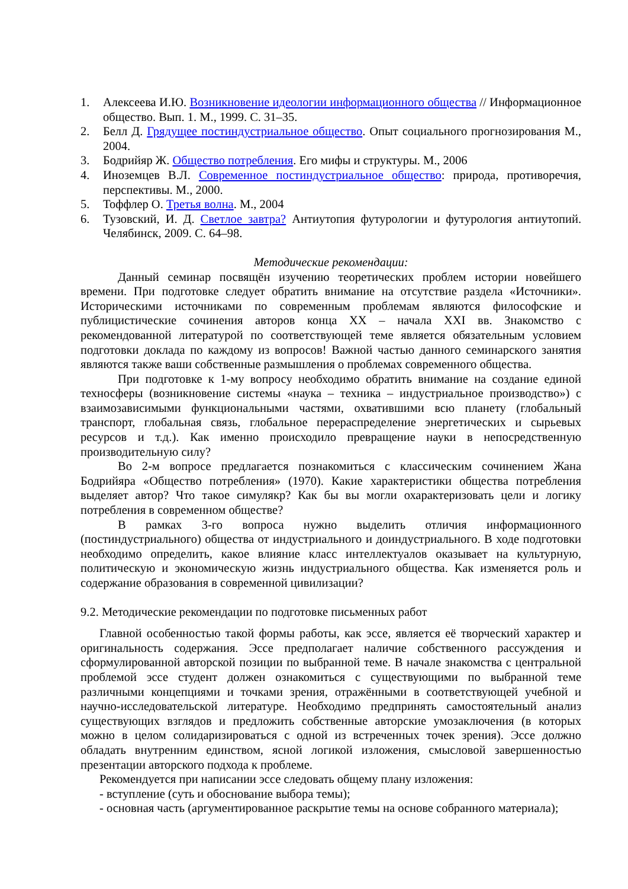1. Алексеева И.Ю. Возникновение идеологии информационного общества // Информационное общество. Вып. 1. М., 1999. С. 31–35.
2. Белл Д. Грядущее постиндустриальное общество. Опыт социального прогнозирования М., 2004.
3. Бодрийяр Ж. Общество потребления. Его мифы и структуры. М., 2006
4. Иноземцев В.Л. Современное постиндустриальное общество: природа, противоречия, перспективы. М., 2000.
5. Тоффлер О. Третья волна. М., 2004
6. Тузовский, И. Д. Светлое завтра? Антиутопия футурологии и футурология антиутопий. Челябинск, 2009. С. 64–98.
Методические рекомендации:
Данный семинар посвящён изучению теоретических проблем истории новейшего времени. При подготовке следует обратить внимание на отсутствие раздела «Источники». Историческими источниками по современным проблемам являются философские и публицистические сочинения авторов конца XX – начала XXI вв. Знакомство с рекомендованной литературой по соответствующей теме является обязательным условием подготовки доклада по каждому из вопросов! Важной частью данного семинарского занятия являются также ваши собственные размышления о проблемах современного общества.
При подготовке к 1-му вопросу необходимо обратить внимание на создание единой техносферы (возникновение системы «наука – техника – индустриальное производство») с взаимозависимыми функциональными частями, охватившими всю планету (глобальный транспорт, глобальная связь, глобальное перераспределение энергетических и сырьевых ресурсов и т.д.). Как именно происходило превращение науки в непосредственную производительную силу?
Во 2-м вопросе предлагается познакомиться с классическим сочинением Жана Бодрийяра «Общество потребления» (1970). Какие характеристики общества потребления выделяет автор? Что такое симулякр? Как бы вы могли охарактеризовать цели и логику потребления в современном обществе?
В рамках 3-го вопроса нужно выделить отличия информационного (постиндустриального) общества от индустриального и доиндустриального. В ходе подготовки необходимо определить, какое влияние класс интеллектуалов оказывает на культурную, политическую и экономическую жизнь индустриального общества. Как изменяется роль и содержание образования в современной цивилизации?
9.2. Методические рекомендации по подготовке письменных работ
Главной особенностью такой формы работы, как эссе, является её творческий характер и оригинальность содержания. Эссе предполагает наличие собственного рассуждения и сформулированной авторской позиции по выбранной теме. В начале знакомства с центральной проблемой эссе студент должен ознакомиться с существующими по выбранной теме различными концепциями и точками зрения, отражёнными в соответствующей учебной и научно-исследовательской литературе. Необходимо предпринять самостоятельный анализ существующих взглядов и предложить собственные авторские умозаключения (в которых можно в целом солидаризироваться с одной из встреченных точек зрения). Эссе должно обладать внутренним единством, ясной логикой изложения, смысловой завершенностью презентации авторского подхода к проблеме.
Рекомендуется при написании эссе следовать общему плану изложения:
- вступление (суть и обоснование выбора темы);
- основная часть (аргументированное раскрытие темы на основе собранного материала);